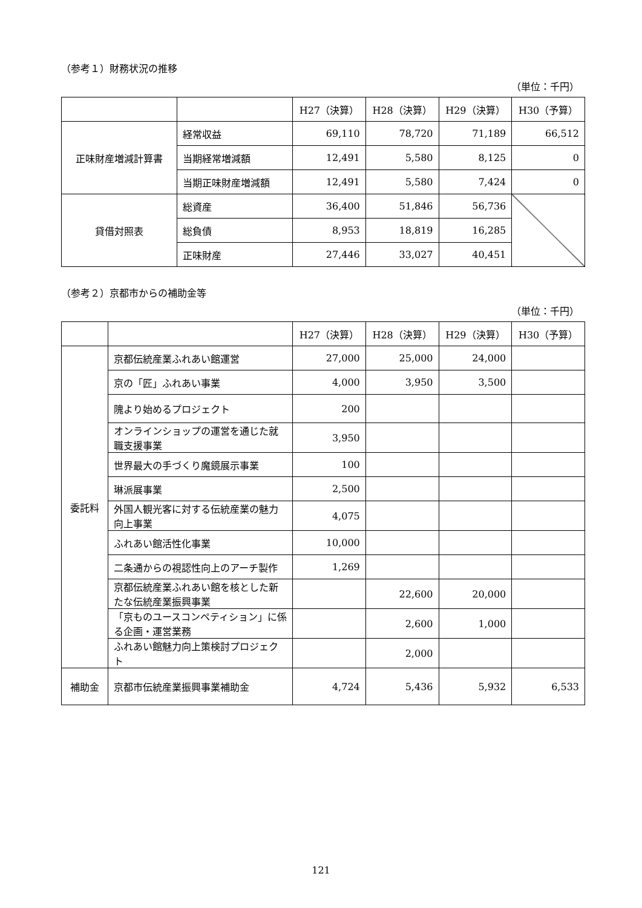（参考１）財務状況の推移
（単位：千円）
| | | H27（決算） | H28（決算） | H29（決算） | H30（予算） |
| --- | --- | --- | --- | --- | --- |
| 正味財産増減計算書 | 経常収益 | 69,110 | 78,720 | 71,189 | 66,512 |
| | 当期経常増減額 | 12,491 | 5,580 | 8,125 | 0 |
| | 当期正味財産増減額 | 12,491 | 5,580 | 7,424 | 0 |
| 貸借対照表 | 総資産 | 36,400 | 51,846 | 56,736 | |
| | 総負債 | 8,953 | 18,819 | 16,285 | |
| | 正味財産 | 27,446 | 33,027 | 40,451 | |
（参考２）京都市からの補助金等
（単位：千円）
| | | H27（決算） | H28（決算） | H29（決算） | H30（予算） |
| --- | --- | --- | --- | --- | --- |
| 委託料 | 京都伝統産業ふれあい館運営 | 27,000 | 25,000 | 24,000 | |
| | 京の「匠」ふれあい事業 | 4,000 | 3,950 | 3,500 | |
| | 隗より始めるプロジェクト | 200 | | | |
| | オンラインショップの運営を通じた就職支援事業 | 3,950 | | | |
| | 世界最大の手づくり魔鏡展示事業 | 100 | | | |
| | 琳派展事業 | 2,500 | | | |
| | 外国人観光客に対する伝統産業の魅力向上事業 | 4,075 | | | |
| | ふれあい館活性化事業 | 10,000 | | | |
| | 二条通からの視認性向上のアーチ製作 | 1,269 | | | |
| | 京都伝統産業ふれあい館を核とした新たな伝統産業振興事業 | | 22,600 | 20,000 | |
| | 「京ものユースコンペティション」に係る企画・運営業務 | | 2,600 | 1,000 | |
| | ふれあい館魅力向上策検討プロジェクト | | 2,000 | | |
| 補助金 | 京都市伝統産業振興事業補助金 | 4,724 | 5,436 | 5,932 | 6,533 |
121